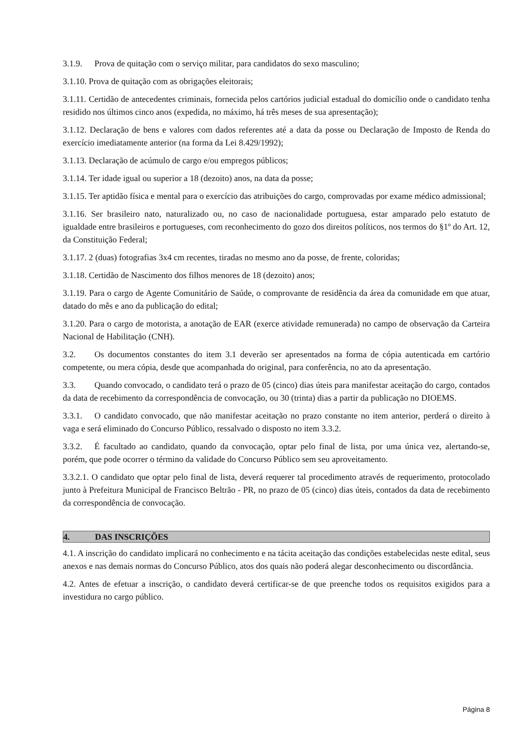3.1.9. Prova de quitação com o serviço militar, para candidatos do sexo masculino;
3.1.10. Prova de quitação com as obrigações eleitorais;
3.1.11. Certidão de antecedentes criminais, fornecida pelos cartórios judicial estadual do domicílio onde o candidato tenha residido nos últimos cinco anos (expedida, no máximo, há três meses de sua apresentação);
3.1.12. Declaração de bens e valores com dados referentes até a data da posse ou Declaração de Imposto de Renda do exercício imediatamente anterior (na forma da Lei 8.429/1992);
3.1.13. Declaração de acúmulo de cargo e/ou empregos públicos;
3.1.14. Ter idade igual ou superior a 18 (dezoito) anos, na data da posse;
3.1.15. Ter aptidão física e mental para o exercício das atribuições do cargo, comprovadas por exame médico admissional;
3.1.16. Ser brasileiro nato, naturalizado ou, no caso de nacionalidade portuguesa, estar amparado pelo estatuto de igualdade entre brasileiros e portugueses, com reconhecimento do gozo dos direitos políticos, nos termos do §1º do Art. 12, da Constituição Federal;
3.1.17. 2 (duas) fotografias 3x4 cm recentes, tiradas no mesmo ano da posse, de frente, coloridas;
3.1.18. Certidão de Nascimento dos filhos menores de 18 (dezoito) anos;
3.1.19. Para o cargo de Agente Comunitário de Saúde, o comprovante de residência da área da comunidade em que atuar, datado do mês e ano da publicação do edital;
3.1.20. Para o cargo de motorista, a anotação de EAR (exerce atividade remunerada) no campo de observação da Carteira Nacional de Habilitação (CNH).
3.2. Os documentos constantes do item 3.1 deverão ser apresentados na forma de cópia autenticada em cartório competente, ou mera cópia, desde que acompanhada do original, para conferência, no ato da apresentação.
3.3. Quando convocado, o candidato terá o prazo de 05 (cinco) dias úteis para manifestar aceitação do cargo, contados da data de recebimento da correspondência de convocação, ou 30 (trinta) dias a partir da publicação no DIOEMS.
3.3.1. O candidato convocado, que não manifestar aceitação no prazo constante no item anterior, perderá o direito à vaga e será eliminado do Concurso Público, ressalvado o disposto no item 3.3.2.
3.3.2. É facultado ao candidato, quando da convocação, optar pelo final de lista, por uma única vez, alertando-se, porém, que pode ocorrer o término da validade do Concurso Público sem seu aproveitamento.
3.3.2.1. O candidato que optar pelo final de lista, deverá requerer tal procedimento através de requerimento, protocolado junto à Prefeitura Municipal de Francisco Beltrão - PR, no prazo de 05 (cinco) dias úteis, contados da data de recebimento da correspondência de convocação.
4. DAS INSCRIÇÕES
4.1. A inscrição do candidato implicará no conhecimento e na tácita aceitação das condições estabelecidas neste edital, seus anexos e nas demais normas do Concurso Público, atos dos quais não poderá alegar desconhecimento ou discordância.
4.2. Antes de efetuar a inscrição, o candidato deverá certificar-se de que preenche todos os requisitos exigidos para a investidura no cargo público.
Página 8